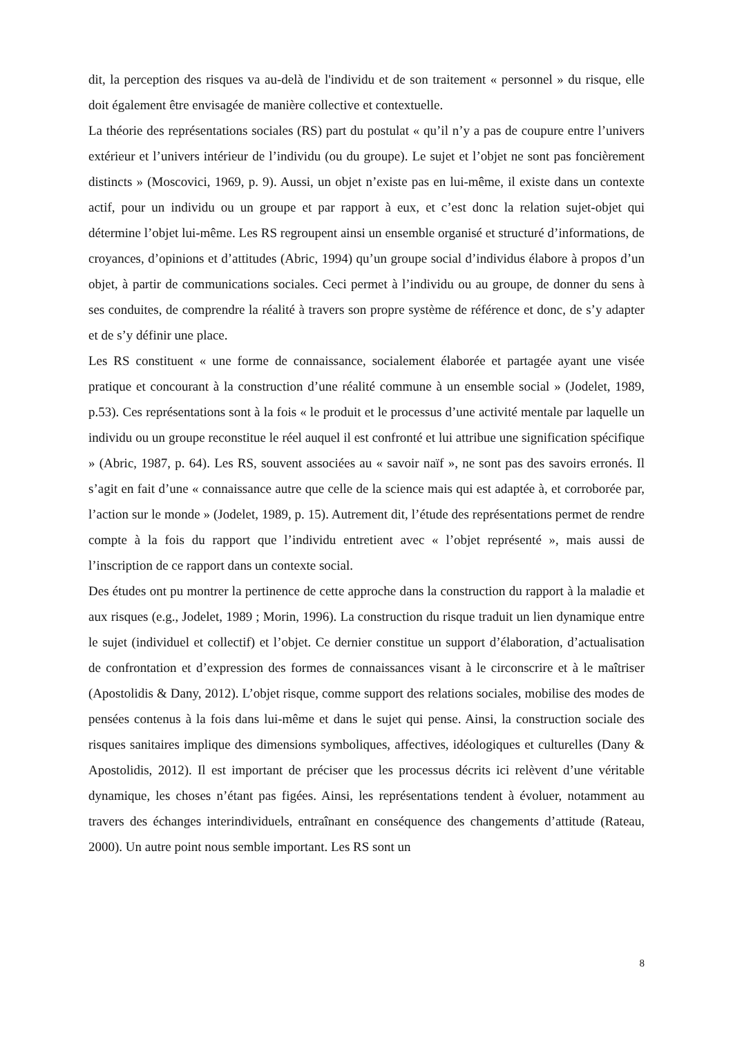dit, la perception des risques va au-delà de l'individu et de son traitement « personnel » du risque, elle doit également être envisagée de manière collective et contextuelle.
La théorie des représentations sociales (RS) part du postulat « qu’il n’y a pas de coupure entre l’univers extérieur et l’univers intérieur de l’individu (ou du groupe). Le sujet et l’objet ne sont pas foncièrement distincts » (Moscovici, 1969, p. 9). Aussi, un objet n’existe pas en lui-même, il existe dans un contexte actif, pour un individu ou un groupe et par rapport à eux, et c’est donc la relation sujet-objet qui détermine l’objet lui-même. Les RS regroupent ainsi un ensemble organisé et structuré d’informations, de croyances, d’opinions et d’attitudes (Abric, 1994) qu’un groupe social d’individus élabore à propos d’un objet, à partir de communications sociales. Ceci permet à l’individu ou au groupe, de donner du sens à ses conduites, de comprendre la réalité à travers son propre système de référence et donc, de s’y adapter et de s’y définir une place.
Les RS constituent « une forme de connaissance, socialement élaborée et partagée ayant une visée pratique et concourant à la construction d’une réalité commune à un ensemble social » (Jodelet, 1989, p.53). Ces représentations sont à la fois « le produit et le processus d’une activité mentale par laquelle un individu ou un groupe reconstitue le réel auquel il est confronté et lui attribue une signification spécifique » (Abric, 1987, p. 64). Les RS, souvent associées au « savoir naïf », ne sont pas des savoirs erronés. Il s’agit en fait d’une « connaissance autre que celle de la science mais qui est adaptée à, et corroborée par, l’action sur le monde » (Jodelet, 1989, p. 15). Autrement dit, l’étude des représentations permet de rendre compte à la fois du rapport que l’individu entretient avec « l’objet représenté », mais aussi de l’inscription de ce rapport dans un contexte social.
Des études ont pu montrer la pertinence de cette approche dans la construction du rapport à la maladie et aux risques (e.g., Jodelet, 1989 ; Morin, 1996). La construction du risque traduit un lien dynamique entre le sujet (individuel et collectif) et l’objet. Ce dernier constitue un support d’élaboration, d’actualisation de confrontation et d’expression des formes de connaissances visant à le circonscrire et à le maîtriser (Apostolidis & Dany, 2012). L’objet risque, comme support des relations sociales, mobilise des modes de pensées contenus à la fois dans lui-même et dans le sujet qui pense. Ainsi, la construction sociale des risques sanitaires implique des dimensions symboliques, affectives, idéologiques et culturelles (Dany & Apostolidis, 2012). Il est important de préciser que les processus décrits ici relèvent d’une véritable dynamique, les choses n’étant pas figées. Ainsi, les représentations tendent à évoluer, notamment au travers des échanges interindividuels, entraînant en conséquence des changements d’attitude (Rateau, 2000). Un autre point nous semble important. Les RS sont un
8